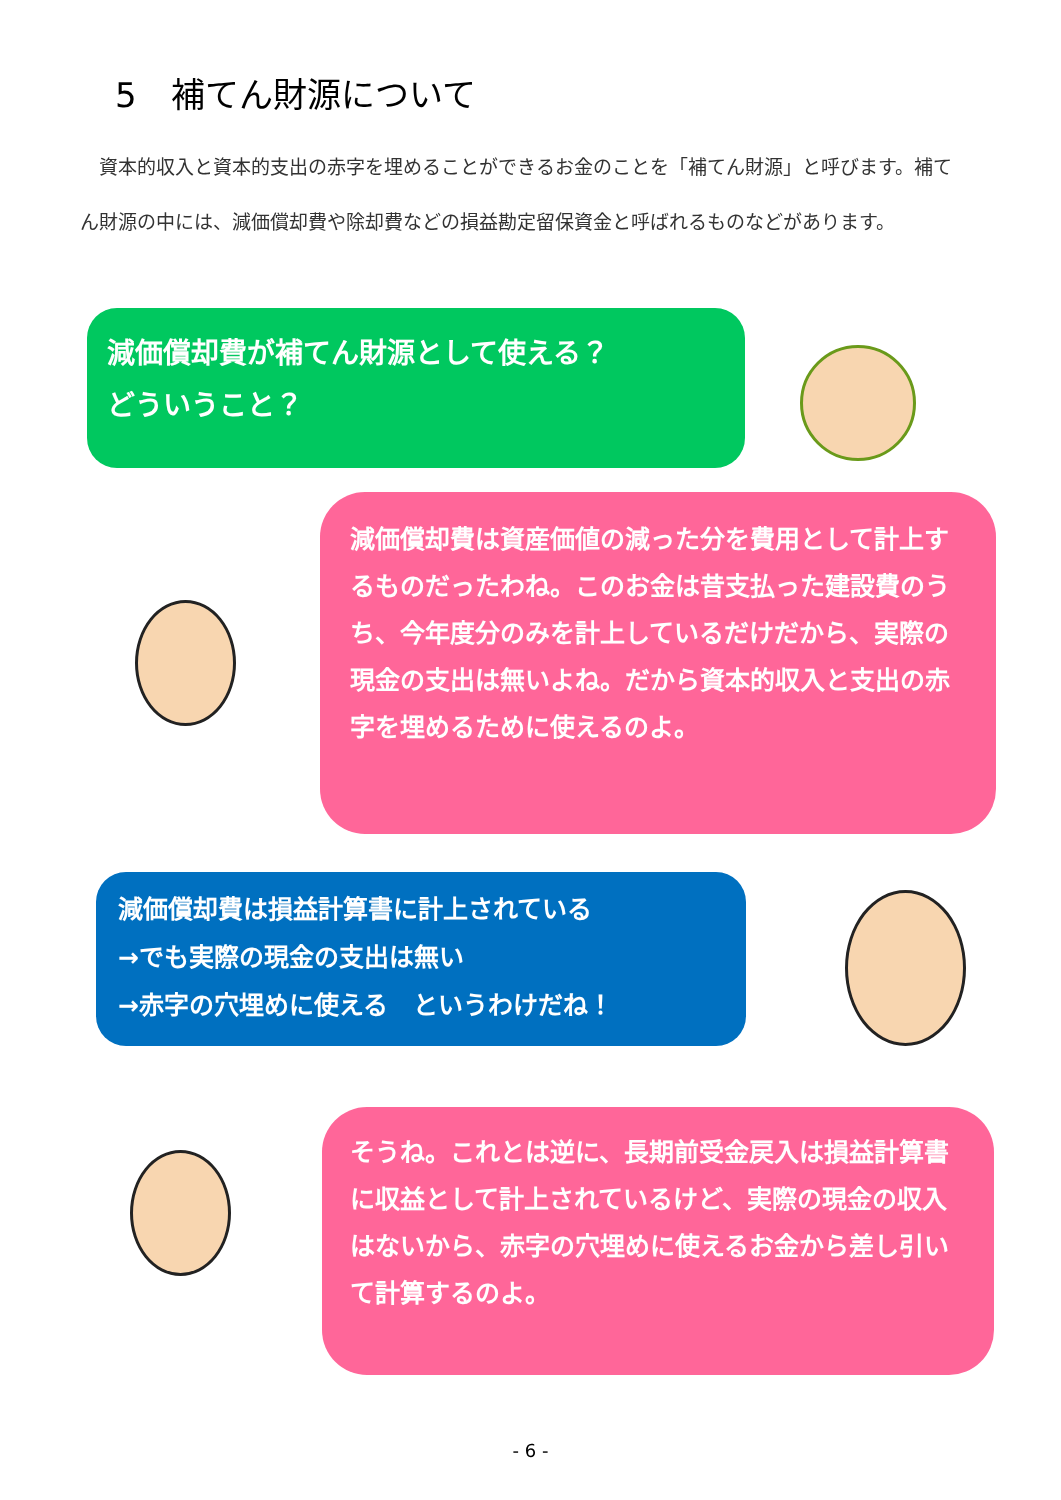5　補てん財源について
　資本的収入と資本的支出の赤字を埋めることができるお金のことを「補てん財源」と呼びます。補てん財源の中には、減価償却費や除却費などの損益勘定留保資金と呼ばれるものなどがあります。
減価償却費が補てん財源として使える？
どういうこと？
減価償却費は資産価値の減った分を費用として計上するものだったわね。このお金は昔支払った建設費のうち、今年度分のみを計上しているだけだから、実際の現金の支出は無いよね。だから資本的収入と支出の赤字を埋めるために使えるのよ。
減価償却費は損益計算書に計上されている
→でも実際の現金の支出は無い
→赤字の穴埋めに使える　というわけだね！
そうね。これとは逆に、長期前受金戻入は損益計算書に収益として計上されているけど、実際の現金の収入はないから、赤字の穴埋めに使えるお金から差し引いて計算するのよ。
- 6 -